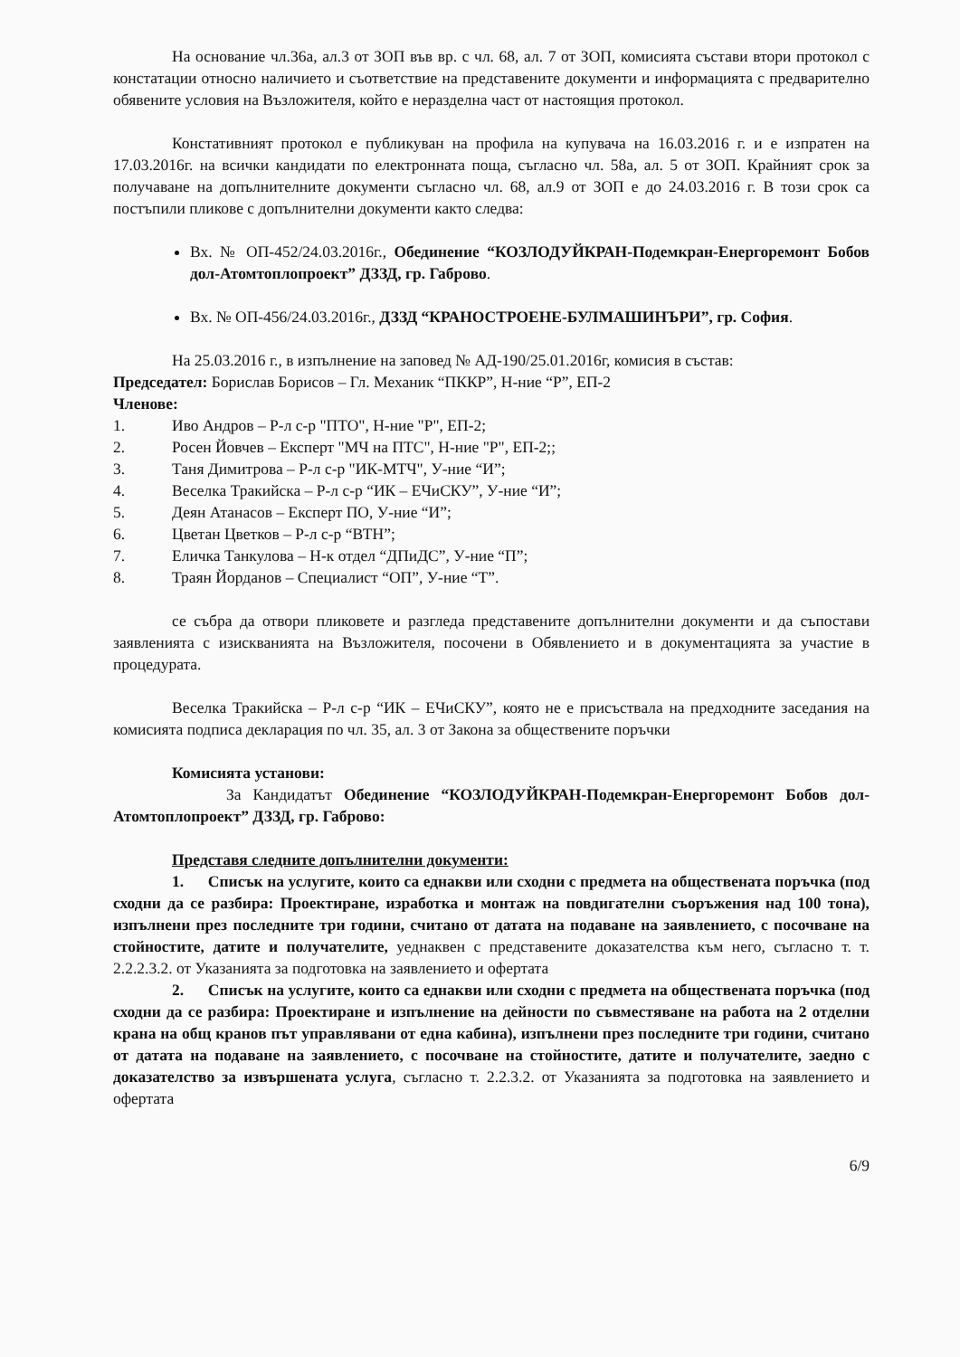На основание чл.36а, ал.3 от ЗОП във вр. с чл. 68, ал. 7 от ЗОП, комисията състави втори протокол с констатации относно наличието и съответствие на представените документи и информацията с предварително обявените условия на Възложителя, който е неразделна част от настоящия протокол.
Констативният протокол е публикуван на профила на купувача на 16.03.2016 г. и е изпратен на 17.03.2016г. на всички кандидати по електронната поща, съгласно чл. 58а, ал. 5 от ЗОП. Крайният срок за получаване на допълнителните документи съгласно чл. 68, ал.9 от ЗОП е до 24.03.2016 г. В този срок са постъпили пликове с допълнителни документи както следва:
Вх. № ОП-452/24.03.2016г., Обединение “КОЗЛОДУЙКРАН-Подемкран-Енергоремонт Бобов дол-Атомтоплопроект” ДЗЗД, гр. Габрово.
Вх. № ОП-456/24.03.2016г., ДЗЗД “КРАНОСТРОЕНЕ-БУЛМАШИНЪРИ”, гр. София.
На 25.03.2016 г., в изпълнение на заповед № АД-190/25.01.2016г, комисия в състав:
Председател: Борислав Борисов – Гл. Механик “ПККР”, Н-ние “Р”, ЕП-2
Членове:
1. Иво Андров – Р-л с-р "ПТО", Н-ние "Р", ЕП-2;
2. Росен Йовчев – Експерт "МЧ на ПТС", Н-ние "Р", ЕП-2;;
3. Таня Димитрова – Р-л с-р "ИК-МТЧ", У-ние “И”;
4. Веселка Тракийска – Р-л с-р “ИК – ЕЧиСКУ”, У-ние “И”;
5. Деян Атанасов – Експерт ПО, У-ние “И”;
6. Цветан Цветков – Р-л с-р “ВТН”;
7. Еличка Танкулова – Н-к отдел “ДПиДС”, У-ние “П”;
8. Траян Йорданов – Специалист “ОП”, У-ние “Т”.
се събра да отвори пликовете и разгледа представените допълнителни документи и да съпостави заявленията с изискванията на Възложителя, посочени в Обявлението и в документацията за участие в процедурата.
Веселка Тракийска – Р-л с-р “ИК – ЕЧиСКУ”, която не е присъствала на предходните заседания на комисията подписа декларация по чл. 35, ал. 3 от Закона за обществените поръчки
Комисията установи:
За Кандидатът Обединение “КОЗЛОДУЙКРАН-Подемкран-Енергоремонт Бобов дол-Атомтоплопроект” ДЗЗД, гр. Габрово:
Представя следните допълнителни документи:
1. Списък на услугите, които са еднакви или сходни с предмета на обществената поръчка (под сходни да се разбира: Проектиране, изработка и монтаж на повдигателни съоръжения над 100 тона), изпълнени през последните три години, считано от датата на подаване на заявлението, с посочване на стойностите, датите и получателите, уеднаквен с представените доказателства към него, съгласно т. т. 2.2.2.3.2. от Указанията за подготовка на заявлението и офертата
2. Списък на услугите, които са еднакви или сходни с предмета на обществената поръчка (под сходни да се разбира: Проектиране и изпълнение на дейности по съвместяване на работа на 2 отделни крана на общ кранов път управлявани от една кабина), изпълнени през последните три години, считано от датата на подаване на заявлението, с посочване на стойностите, датите и получателите, заедно с доказателство за извършената услуга, съгласно т. 2.2.3.2. от Указанията за подготовка на заявлението и офертата
6/9